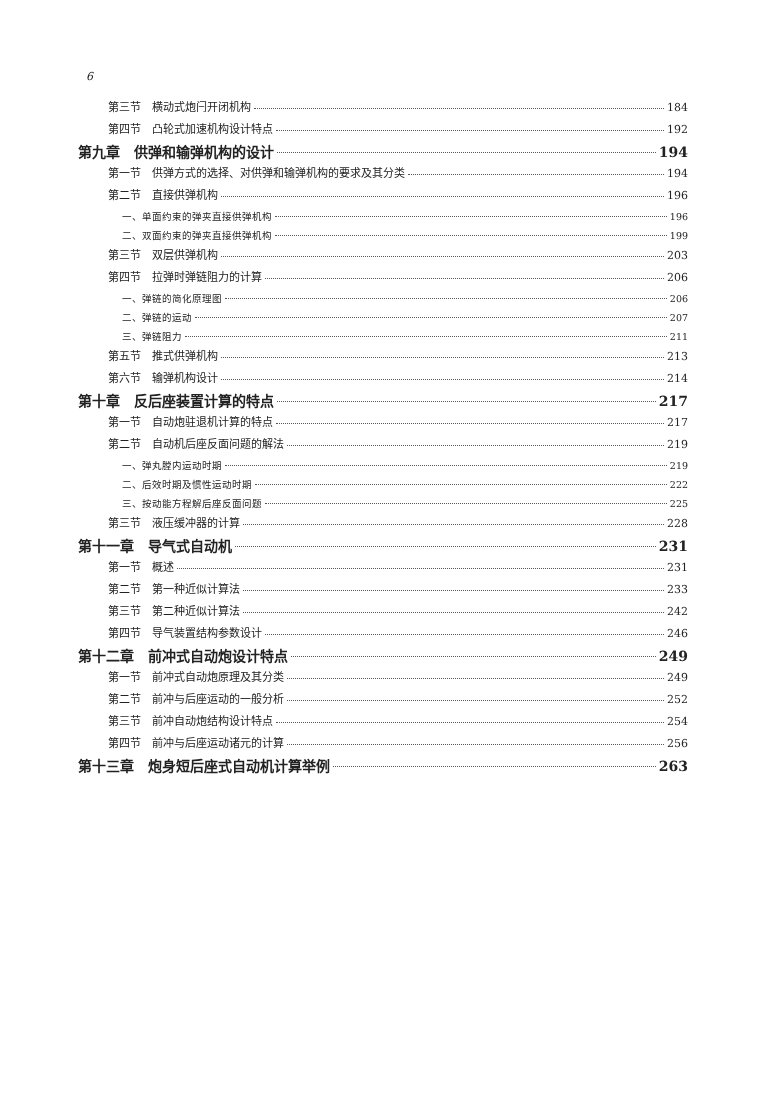6
第三节　横动式炮闩开闭机构 184
第四节　凸轮式加速机构设计特点 192
第九章　供弹和输弹机构的设计 194
第一节　供弹方式的选择、对供弹和输弹机构的要求及其分类 194
第二节　直接供弹机构 196
一、单面约束的弹夹直接供弹机构 196
二、双面约束的弹夹直接供弹机构 199
第三节　双层供弹机构 203
第四节　拉弹时弹链阻力的计算 206
一、弹链的简化原理图 206
二、弹链的运动 207
三、弹链阻力 211
第五节　推式供弹机构 213
第六节　输弹机构设计 214
第十章　反后座装置计算的特点 217
第一节　自动炮驻退机计算的特点 217
第二节　自动机后座反面问题的解法 219
一、弹丸膛内运动时期 219
二、后效时期及惯性运动时期 222
三、按动能方程解后座反面问题 225
第三节　液压缓冲器的计算 228
第十一章　导气式自动机 231
第一节　概述 231
第二节　第一种近似计算法 233
第三节　第二种近似计算法 242
第四节　导气装置结构参数设计 246
第十二章　前冲式自动炮设计特点 249
第一节　前冲式自动炮原理及其分类 249
第二节　前冲与后座运动的一般分析 252
第三节　前冲自动炮结构设计特点 254
第四节　前冲与后座运动诸元的计算 256
第十三章　炮身短后座式自动机计算举例 263